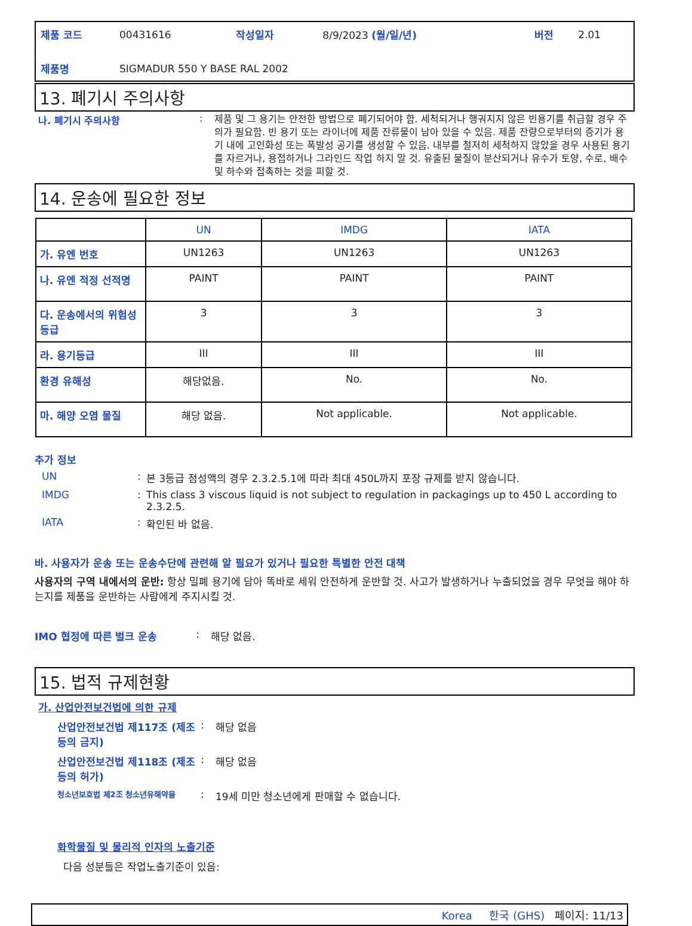| 제품 코드 | 00431616 | 작성일자 | 8/9/2023 (월/일/년) | 버전 | 2.01 |
| 제품명 | SIGMADUR 550 Y BASE RAL 2002 | | | | |
13. 폐기시 주의사항
나. 폐기시 주의사항 :
제품 및 그 용기는 안전한 방법으로 폐기되어야 함. 세척되거나 행궈지지 않은 빈용기를 취급할 경우 주의가 필요함. 빈 용기 또는 라이너에 제품 잔류물이 남아 있을 수 있음. 제품 잔량으로부터의 증기가 용기 내에 고인화성 또는 폭발성 공기를 생성할 수 있음. 내부를 철저히 세척하지 않았을 경우 사용된 용기를 자르거나, 용접하거나 그라인드 작업 하지 말 것. 유출된 물질이 분산되거나 유수가 토양, 수로, 배수 및 하수와 접촉하는 것을 피할 것.
14. 운송에 필요한 정보
| | UN | IMDG | IATA |
| --- | --- | --- | --- |
| 가. 유엔 번호 | UN1263 | UN1263 | UN1263 |
| 나. 유엔 적정 선적명 | PAINT | PAINT | PAINT |
| 다. 운송에서의 위험성 등급 | 3 | 3 | 3 |
| 라. 용기등급 | III | III | III |
| 환경 유해성 | 해당없음. | No. | No. |
| 마. 해양 오염 물질 | 해당 없음. | Not applicable. | Not applicable. |
추가 정보
UN : 본 3등급 점성액의 경우 2.3.2.5.1에 따라 최대 450L까지 포장 규제를 받지 않습니다.
IMDG : This class 3 viscous liquid is not subject to regulation in packagings up to 450 L according to 2.3.2.5.
IATA : 확인된 바 없음.
바. 사용자가 운송 또는 운송수단에 관련해 알 필요가 있거나 필요한 특별한 안전 대책
사용자의 구역 내에서의 운반: 항상 밀폐 용기에 담아 똑바로 세워 안전하게 운반할 것. 사고가 발생하거나 누출되었을 경우 무엇을 해야 하는지를 제품을 운반하는 사람에게 주지시킬 것.
IMO 협정에 따른 벌크 운송 : 해당 없음.
15. 법적 규제현황
가. 산업안전보건법에 의한 규제
산업안전보건법 제117조 (제조 등의 금지)
: 해당 없음
산업안전보건법 제118조 (제조 등의 허가)
: 해당 없음
청소년보호법 제2조 청소년유해약물
: 19세 미만 청소년에게 판매할 수 없습니다.
화학물질 및 물리적 인자의 노출기준
다음 성분들은 작업노출기준이 있음:
Korea 한국 (GHS) 페이지: 11/13